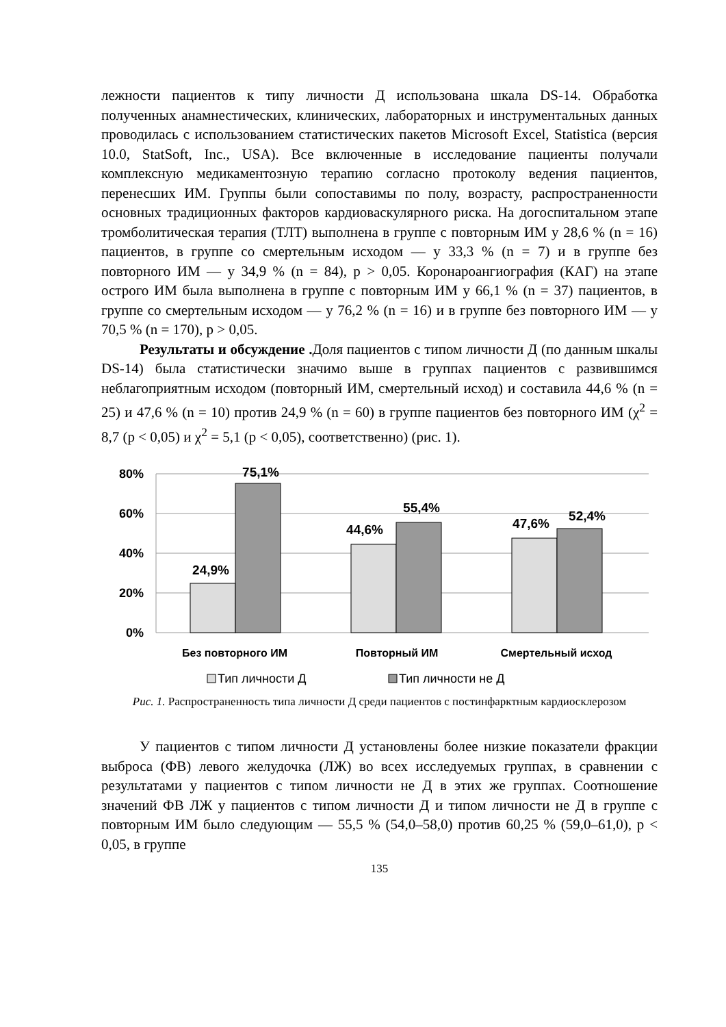лежности пациентов к типу личности Д использована шкала DS-14. Обработка полученных анамнестических, клинических, лабораторных и инструментальных данных проводилась с использованием статистических пакетов Microsoft Excel, Statistica (версия 10.0, StatSoft, Inc., USA). Все включенные в исследование пациенты получали комплексную медикаментозную терапию согласно протоколу ведения пациентов, перенесших ИМ. Группы были сопоставимы по полу, возрасту, распространенности основных традиционных факторов кардиоваскулярного риска. На догоспитальном этапе тромболитическая терапия (ТЛТ) выполнена в группе с повторным ИМ у 28,6 % (n = 16) пациентов, в группе со смертельным исходом — у 33,3 % (n = 7) и в группе без повторного ИМ — у 34,9 % (n = 84), p > 0,05. Коронароангиография (КАГ) на этапе острого ИМ была выполнена в группе с повторным ИМ у 66,1 % (n = 37) пациентов, в группе со смертельным исходом — у 76,2 % (n = 16) и в группе без повторного ИМ — у 70,5 % (n = 170), p > 0,05.
Результаты и обсуждение . Доля пациентов с типом личности Д (по данным шкалы DS-14) была статистически значимо выше в группах пациентов с развившимся неблагоприятным исходом (повторный ИМ, смертельный исход) и составила 44,6 % (n = 25) и 47,6 % (n = 10) против 24,9 % (n = 60) в группе пациентов без повторного ИМ (χ<sup>2</sup> = 8,7 (p < 0,05) и χ<sup>2</sup> = 5,1 (p < 0,05), соответственно) (рис. 1).
80%
60%
40%
20%
0%
24,9%
75,1%
44,6%
55,4%
47,6%
52,4%
Без повторного ИМ
Повторный ИМ
Смертельный исход
Тип личности Д
Тип личности не Д
Рис. 1. Распространенность типа личности Д среди пациентов с постинфарктным кардиосклерозом
У пациентов с типом личности Д установлены более низкие показатели фракции выброса (ФВ) левого желудочка (ЛЖ) во всех исследуемых группах, в сравнении с результатами у пациентов с типом личности не Д в этих же группах. Соотношение значений ФВ ЛЖ у пациентов с типом личности Д и типом личности не Д в группе с повторным ИМ было следующим — 55,5 % (54,0–58,0) против 60,25 % (59,0–61,0), p < 0,05, в группе
135